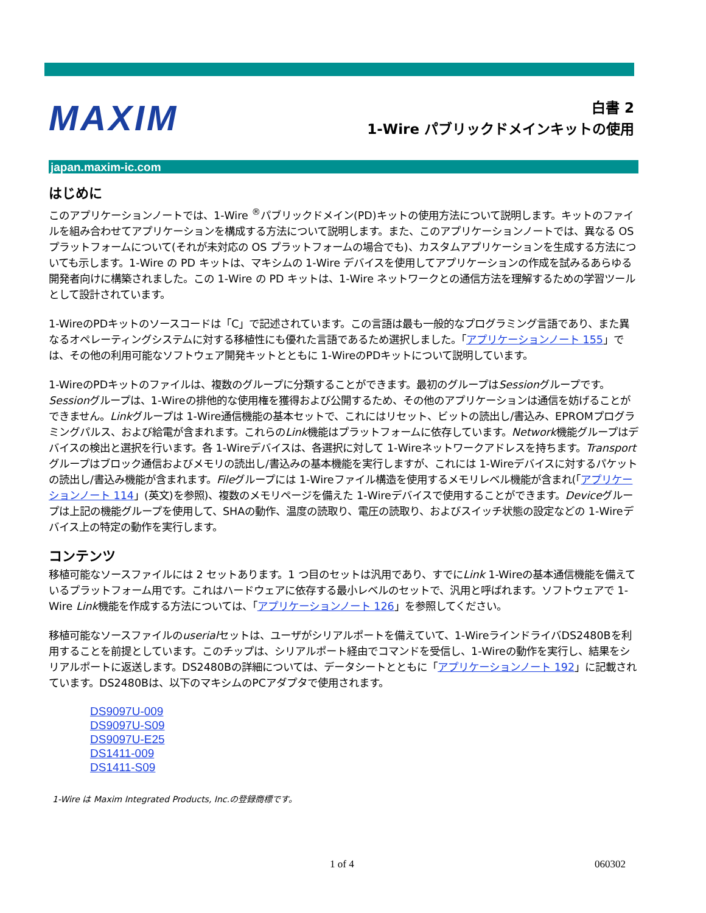MAXIM
白書 2
1-Wire パブリックドメインキットの使用
japan.maxim-ic.com
はじめに
このアプリケーションノートでは、1-Wire <sup>®</sup>パブリックドメイン(PD)キットの使用方法について説明します。キットのファイルを組み合わせてアプリケーションを構成する方法について説明します。また、このアプリケーションノートでは、異なる OS プラットフォームについて(それが未対応の OS プラットフォームの場合でも)、カスタムアプリケーションを生成する方法についても示します。1-Wire の PD キットは、マキシムの 1-Wire デバイスを使用してアプリケーションの作成を試みるあらゆる開発者向けに構築されました。この 1-Wire の PD キットは、1-Wire ネットワークとの通信方法を理解するための学習ツールとして設計されています。
1-WireのPDキットのソースコードは「C」で記述されています。この言語は最も一般的なプログラミング言語であり、また異なるオペレーティングシステムに対する移植性にも優れた言語であるため選択しました。「アプリケーションノート 155」では、その他の利用可能なソフトウェア開発キットとともに 1-WireのPDキットについて説明しています。
1-WireのPDキットのファイルは、複数のグループに分類することができます。最初のグループはSessionグループです。Sessionグループは、1-Wireの排他的な使用権を獲得および公開するため、その他のアプリケーションは通信を妨げることができません。Linkグループは 1-Wire通信機能の基本セットで、これにはリセット、ビットの読出し/書込み、EPROMプログラミングパルス、および給電が含まれます。これらのLink機能はプラットフォームに依存しています。Network機能グループはデバイスの検出と選択を行います。各 1-Wireデバイスは、各選択に対して 1-Wireネットワークアドレスを持ちます。Transportグループはブロック通信およびメモリの読出し/書込みの基本機能を実行しますが、これには 1-Wireデバイスに対するパケットの読出し/書込み機能が含まれます。Fileグループには 1-Wireファイル構造を使用するメモリレベル機能が含まれ(「アプリケーションノート 114」(英文)を参照)、複数のメモリページを備えた 1-Wireデバイスで使用することができます。Deviceグループは上記の機能グループを使用して、SHAの動作、温度の読取り、電圧の読取り、およびスイッチ状態の設定などの 1-Wireデバイス上の特定の動作を実行します。
コンテンツ
移植可能なソースファイルには 2 セットあります。1 つ目のセットは汎用であり、すでにLink 1-Wireの基本通信機能を備えているプラットフォーム用です。これはハードウェアに依存する最小レベルのセットで、汎用と呼ばれます。ソフトウェアで 1-Wire Link機能を作成する方法については、「アプリケーションノート 126」を参照してください。
移植可能なソースファイルのuserialセットは、ユーザがシリアルポートを備えていて、1-WireラインドライバDS2480Bを利用することを前提としています。このチップは、シリアルポート経由でコマンドを受信し、1-Wireの動作を実行し、結果をシリアルポートに返送します。DS2480Bの詳細については、データシートとともに「アプリケーションノート 192」に記載されています。DS2480Bは、以下のマキシムのPCアダプタで使用されます。
DS9097U-009
DS9097U-S09
DS9097U-E25
DS1411-009
DS1411-S09
1-Wire は Maxim Integrated Products, Inc.の登録商標です。
1 of 4 060302